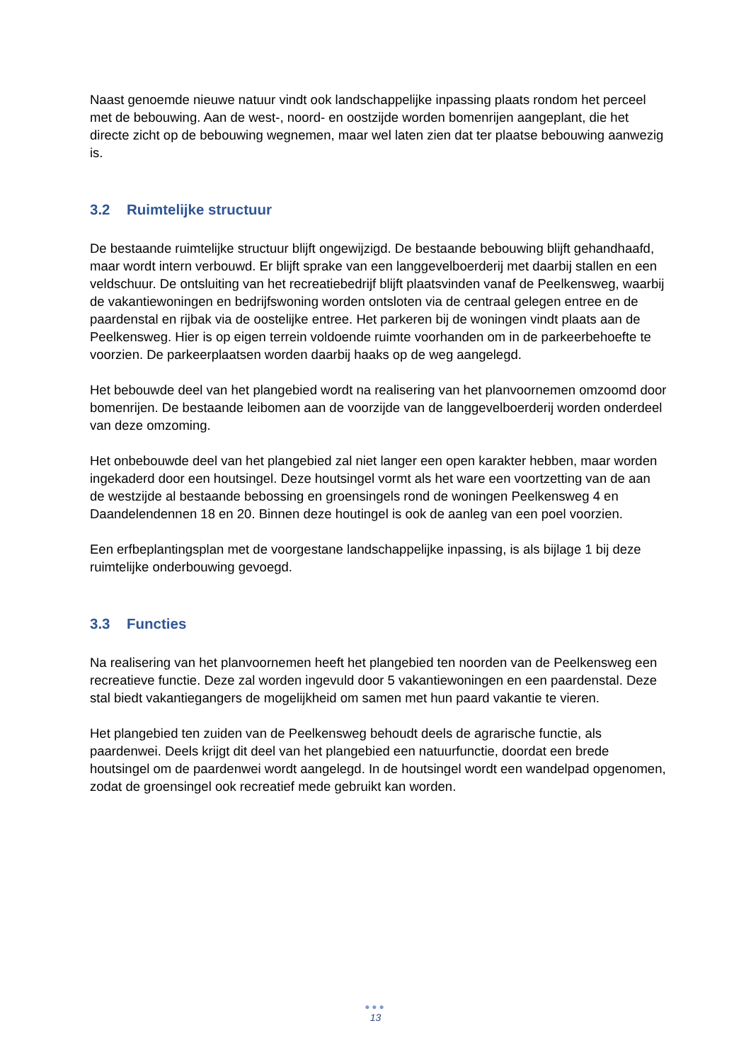Naast genoemde nieuwe natuur vindt ook landschappelijke inpassing plaats rondom het perceel met de bebouwing. Aan de west-, noord- en oostzijde worden bomenrijen aangeplant, die het directe zicht op de bebouwing wegnemen, maar wel laten zien dat ter plaatse bebouwing aanwezig is.
3.2 Ruimtelijke structuur
De bestaande ruimtelijke structuur blijft ongewijzigd. De bestaande bebouwing blijft gehandhaafd, maar wordt intern verbouwd. Er blijft sprake van een langgevelboerderij met daarbij stallen en een veldschuur. De ontsluiting van het recreatiebedrijf blijft plaatsvinden vanaf de Peelkensweg, waarbij de vakantiewoningen en bedrijfswoning worden ontsloten via de centraal gelegen entree en de paardenstal en rijbak via de oostelijke entree. Het parkeren bij de woningen vindt plaats aan de Peelkensweg. Hier is op eigen terrein voldoende ruimte voorhanden om in de parkeerbehoefte te voorzien. De parkeerplaatsen worden daarbij haaks op de weg aangelegd.
Het bebouwde deel van het plangebied wordt na realisering van het planvoornemen omzoomd door bomenrijen. De bestaande leibomen aan de voorzijde van de langgevelboerderij worden onderdeel van deze omzoming.
Het onbebouwde deel van het plangebied zal niet langer een open karakter hebben, maar worden ingekaderd door een houtsingel. Deze houtsingel vormt als het ware een voortzetting van de aan de westzijde al bestaande bebossing en groensingels rond de woningen Peelkensweg 4 en Daandelendennen 18 en 20. Binnen deze houtingel is ook de aanleg van een poel voorzien.
Een erfbeplantingsplan met de voorgestane landschappelijke inpassing, is als bijlage 1 bij deze ruimtelijke onderbouwing gevoegd.
3.3 Functies
Na realisering van het planvoornemen heeft het plangebied ten noorden van de Peelkensweg een recreatieve functie. Deze zal worden ingevuld door 5 vakantiewoningen en een paardenstal. Deze stal biedt vakantiegangers de mogelijkheid om samen met hun paard vakantie te vieren.
Het plangebied ten zuiden van de Peelkensweg behoudt deels de agrarische functie, als paardenwei. Deels krijgt dit deel van het plangebied een natuurfunctie, doordat een brede houtsingel om de paardenwei wordt aangelegd. In de houtsingel wordt een wandelpad opgenomen, zodat de groensingel ook recreatief mede gebruikt kan worden.
●●●
13